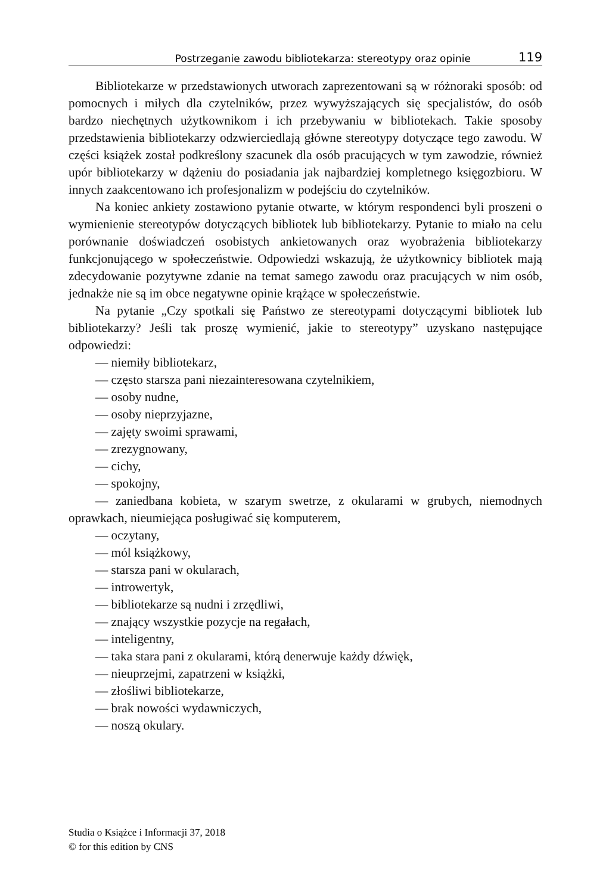Postrzeganie zawodu bibliotekarza: stereotypy oraz opinie 119
Bibliotekarze w przedstawionych utworach zaprezentowani są w różnoraki sposób: od pomocnych i miłych dla czytelników, przez wywyższających się specjalistów, do osób bardzo niechętnych użytkownikom i ich przebywaniu w bibliotekach. Takie sposoby przedstawienia bibliotekarzy odzwierciedlają główne stereotypy dotyczące tego zawodu. W części książek został podkreślony szacunek dla osób pracujących w tym zawodzie, również upór bibliotekarzy w dążeniu do posiadania jak najbardziej kompletnego księgozbioru. W innych zaakcentowano ich profesjonalizm w podejściu do czytelników.
Na koniec ankiety zostawiono pytanie otwarte, w którym respondenci byli proszeni o wymienienie stereotypów dotyczących bibliotek lub bibliotekarzy. Pytanie to miało na celu porównanie doświadczeń osobistych ankietowanych oraz wyobrażenia bibliotekarzy funkcjonującego w społeczeństwie. Odpowiedzi wskazują, że użytkownicy bibliotek mają zdecydowanie pozytywne zdanie na temat samego zawodu oraz pracujących w nim osób, jednakże nie są im obce negatywne opinie krążące w społeczeństwie.
Na pytanie „Czy spotkali się Państwo ze stereotypami dotyczącymi bibliotek lub bibliotekarzy? Jeśli tak proszę wymienić, jakie to stereotypy” uzyskano następujące odpowiedzi:
— niemiły bibliotekarz,
— często starsza pani niezainteresowana czytelnikiem,
— osoby nudne,
— osoby nieprzyjazne,
— zajęty swoimi sprawami,
— zrezygnowany,
— cichy,
— spokojny,
— zaniedbana kobieta, w szarym swetrze, z okularami w grubych, niemodnych oprawkach, nieumiejąca posługiwać się komputerem,
— oczytany,
— mól książkowy,
— starsza pani w okularach,
— introwertyk,
— bibliotekarze są nudni i zrzędliwi,
— znający wszystkie pozycje na regałach,
— inteligentny,
— taka stara pani z okularami, którą denerwuje każdy dźwięk,
— nieuprzejmi, zapatrzeni w książki,
— złośliwi bibliotekarze,
— brak nowości wydawniczych,
— noszą okulary.
Studia o Książce i Informacji 37, 2018
© for this edition by CNS